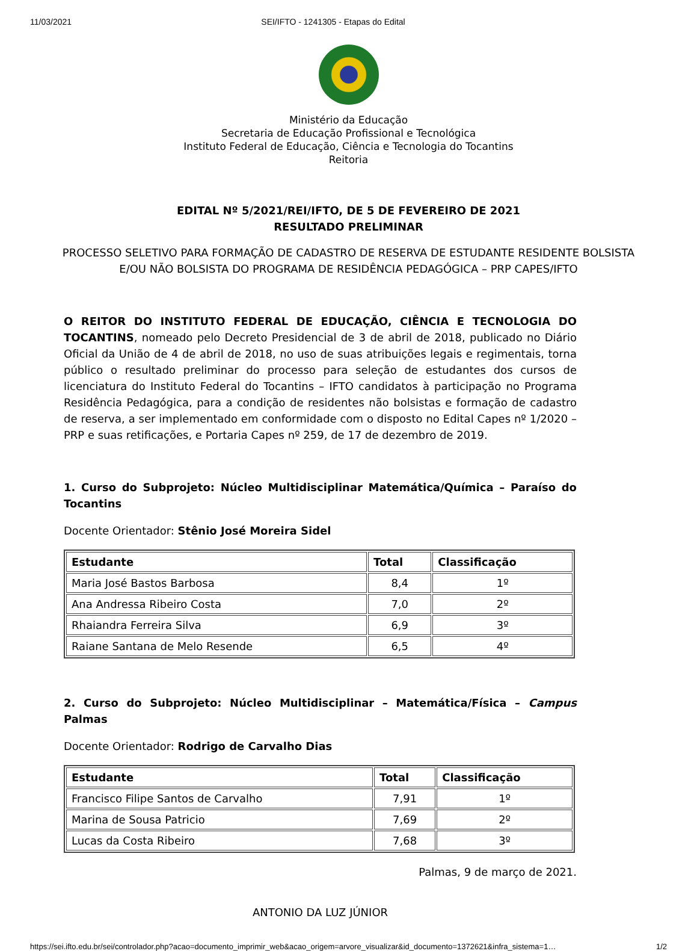11/03/2021 SEI/IFTO - 1241305 - Etapas do Edital
Ministério da Educação
Secretaria de Educação Profissional e Tecnológica
Instituto Federal de Educação, Ciência e Tecnologia do Tocantins
Reitoria
EDITAL Nº 5/2021/REI/IFTO, DE 5 DE FEVEREIRO DE 2021
RESULTADO PRELIMINAR
PROCESSO SELETIVO PARA FORMAÇÃO DE CADASTRO DE RESERVA DE ESTUDANTE RESIDENTE BOLSISTA E/OU NÃO BOLSISTA DO PROGRAMA DE RESIDÊNCIA PEDAGÓGICA – PRP CAPES/IFTO
O REITOR DO INSTITUTO FEDERAL DE EDUCAÇÃO, CIÊNCIA E TECNOLOGIA DO TOCANTINS, nomeado pelo Decreto Presidencial de 3 de abril de 2018, publicado no Diário Oficial da União de 4 de abril de 2018, no uso de suas atribuições legais e regimentais, torna público o resultado preliminar do processo para seleção de estudantes dos cursos de licenciatura do Instituto Federal do Tocantins – IFTO candidatos à participação no Programa Residência Pedagógica, para a condição de residentes não bolsistas e formação de cadastro de reserva, a ser implementado em conformidade com o disposto no Edital Capes nº 1/2020 – PRP e suas retificações, e Portaria Capes nº 259, de 17 de dezembro de 2019.
1. Curso do Subprojeto: Núcleo Multidisciplinar Matemática/Química – Paraíso do Tocantins
Docente Orientador: Stênio José Moreira Sidel
| Estudante | Total | Classificação |
| --- | --- | --- |
| Maria José Bastos Barbosa | 8,4 | 1º |
| Ana Andressa Ribeiro Costa | 7,0 | 2º |
| Rhaiandra Ferreira Silva | 6,9 | 3º |
| Raiane Santana de Melo Resende | 6,5 | 4º |
2. Curso do Subprojeto: Núcleo Multidisciplinar – Matemática/Física – Campus Palmas
Docente Orientador: Rodrigo de Carvalho Dias
| Estudante | Total | Classificação |
| --- | --- | --- |
| Francisco Filipe Santos de Carvalho | 7,91 | 1º |
| Marina de Sousa Patricio | 7,69 | 2º |
| Lucas da Costa Ribeiro | 7,68 | 3º |
Palmas, 9 de março de 2021.
ANTONIO DA LUZ JÚNIOR
https://sei.ifto.edu.br/sei/controlador.php?acao=documento_imprimir_web&acao_origem=arvore_visualizar&id_documento=1372621&infra_sistema=1… 1/2